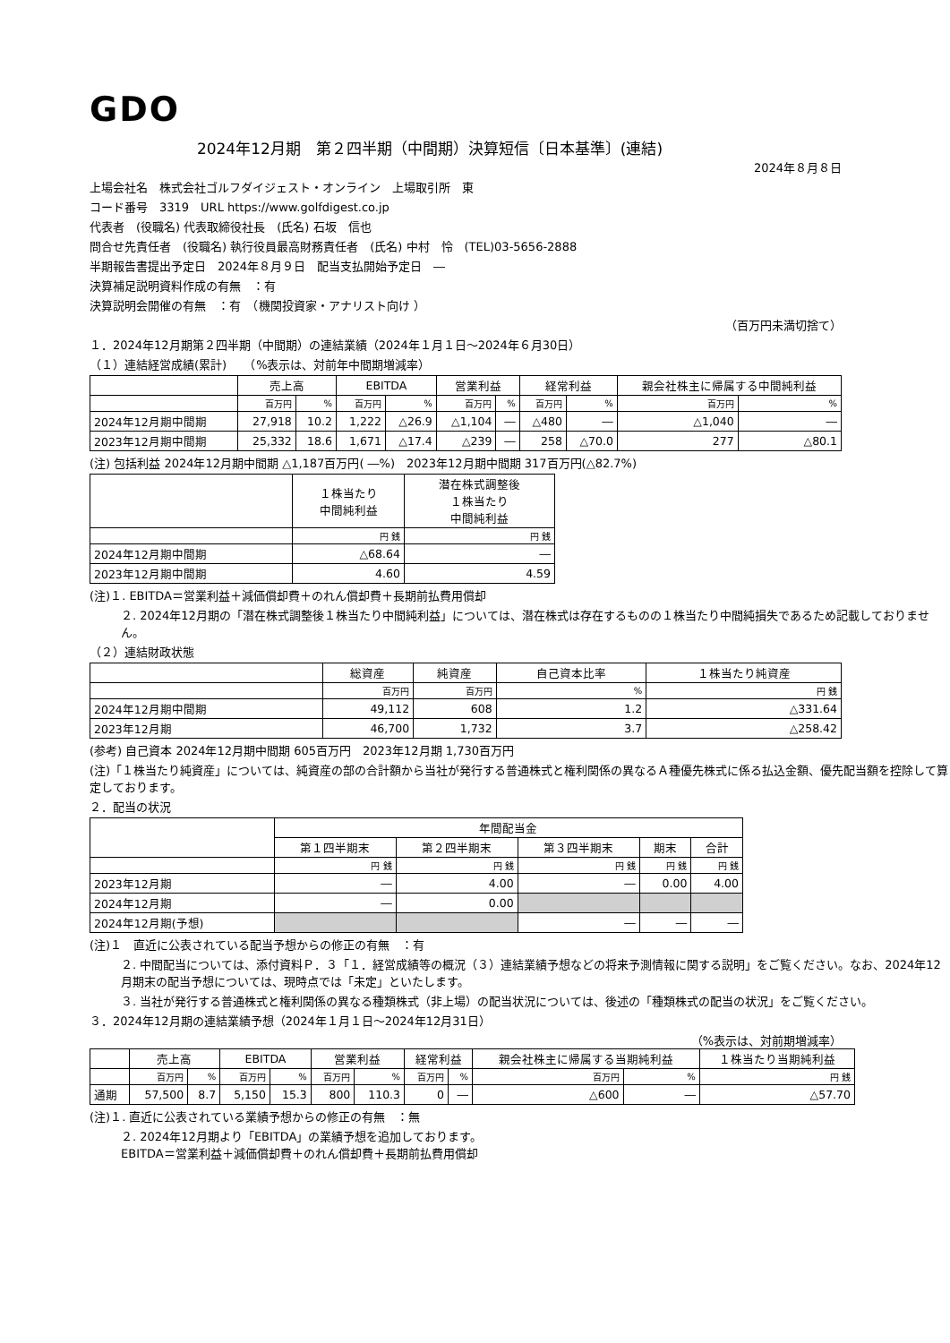GDO
2024年12月期　第２四半期（中間期）決算短信〔日本基準〕(連結)
2024年８月８日
上場会社名　株式会社ゴルフダイジェスト・オンライン　上場取引所　東
コード番号　3319　URL https://www.golfdigest.co.jp
代表者　(役職名) 代表取締役社長　(氏名) 石坂　信也
問合せ先責任者　(役職名) 執行役員最高財務責任者　(氏名) 中村　怜　(TEL)03-5656-2888
半期報告書提出予定日　2024年８月９日　配当支払開始予定日　―
決算補足説明資料作成の有無　：有
決算説明会開催の有無　：有　（機関投資家・アナリスト向け ）
（百万円未満切捨て）
１．2024年12月期第２四半期（中間期）の連結業績（2024年１月１日～2024年６月30日）
（１）連結経営成績(累計)　　（%表示は、対前年中間期増減率）
| | 売上高 | | EBITDA | | 営業利益 | | 経常利益 | | 親会社株主に帰属する中間純利益 | |
| --- | --- | --- | --- | --- | --- | --- | --- | --- | --- | --- |
| | 百万円 | % | 百万円 | % | 百万円 | % | 百万円 | % | 百万円 | % |
| 2024年12月期中間期 | 27,918 | 10.2 | 1,222 | △26.9 | △1,104 | ― | △480 | ― | △1,040 | ― |
| 2023年12月期中間期 | 25,332 | 18.6 | 1,671 | △17.4 | △239 | ― | 258 | △70.0 | 277 | △80.1 |
(注) 包括利益 2024年12月期中間期 △1,187百万円( ―%)　2023年12月期中間期 317百万円(△82.7%)
| | １株当たり 中間純利益 | 潜在株式調整後 １株当たり 中間純利益 |
| --- | --- | --- |
| | 円 銭 | 円 銭 |
| 2024年12月期中間期 | △68.64 | ― |
| 2023年12月期中間期 | 4.60 | 4.59 |
(注)１. EBITDA＝営業利益＋減価償却費＋のれん償却費＋長期前払費用償却
２. 2024年12月期の「潜在株式調整後１株当たり中間純利益」については、潜在株式は存在するものの１株当たり中間純損失であるため記載しておりません。
（２）連結財政状態
| | 総資産 | 純資産 | 自己資本比率 | １株当たり純資産 |
| --- | --- | --- | --- | --- |
| | 百万円 | 百万円 | % | 円 銭 |
| 2024年12月期中間期 | 49,112 | 608 | 1.2 | △331.64 |
| 2023年12月期 | 46,700 | 1,732 | 3.7 | △258.42 |
(参考) 自己資本 2024年12月期中間期 605百万円　2023年12月期 1,730百万円
(注)「１株当たり純資産」については、純資産の部の合計額から当社が発行する普通株式と権利関係の異なるＡ種優先株式に係る払込金額、優先配当額を控除して算定しております。
２．配当の状況
| | 年間配当金 | | | | |
| --- | --- | --- | --- | --- | --- |
| | 第１四半期末 | 第２四半期末 | 第３四半期末 | 期末 | 合計 |
| | 円 銭 | 円 銭 | 円 銭 | 円 銭 | 円 銭 |
| 2023年12月期 | ― | 4.00 | ― | 0.00 | 4.00 |
| 2024年12月期 | ― | 0.00 | | | |
| 2024年12月期(予想) | | | ― | ― | ― |
(注)１　直近に公表されている配当予想からの修正の有無　：有
２. 中間配当については、添付資料Ｐ．３「１．経営成績等の概況（３）連結業績予想などの将来予測情報に関する説明」をご覧ください。なお、2024年12月期末の配当予想については、現時点では「未定」といたします。
３. 当社が発行する普通株式と権利関係の異なる種類株式（非上場）の配当状況については、後述の「種類株式の配当の状況」をご覧ください。
３．2024年12月期の連結業績予想（2024年１月１日～2024年12月31日）
（%表示は、対前期増減率）
| | 売上高 | | EBITDA | | 営業利益 | | 経常利益 | | 親会社株主に帰属する当期純利益 | | １株当たり当期純利益 |
| --- | --- | --- | --- | --- | --- | --- | --- | --- | --- | --- | --- |
| | 百万円 | % | 百万円 | % | 百万円 | % | 百万円 | % | 百万円 | % | 円 銭 |
| 通期 | 57,500 | 8.7 | 5,150 | 15.3 | 800 | 110.3 | 0 | ― | △600 | ― | △57.70 |
(注)１. 直近に公表されている業績予想からの修正の有無　：無
２. 2024年12月期より「EBITDA」の業績予想を追加しております。
EBITDA＝営業利益＋減価償却費＋のれん償却費＋長期前払費用償却